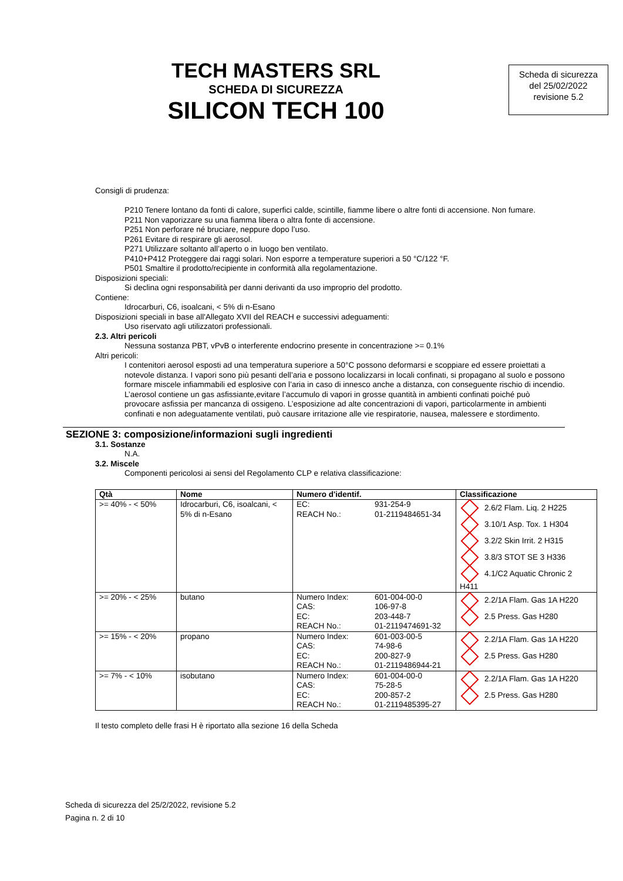TECH MASTERS SRL
SCHEDA DI SICUREZZA
SILICON TECH 100
Scheda di sicurezza
del 25/02/2022
revisione 5.2
Consigli di prudenza:
P210 Tenere lontano da fonti di calore, superfici calde, scintille, fiamme libere o altre fonti di accensione. Non fumare.
P211 Non vaporizzare su una fiamma libera o altra fonte di accensione.
P251 Non perforare né bruciare, neppure dopo l’uso.
P261 Evitare di respirare gli aerosol.
P271 Utilizzare soltanto all’aperto o in luogo ben ventilato.
P410+P412 Proteggere dai raggi solari. Non esporre a temperature superiori a 50 °C/122 °F.
P501 Smaltire il prodotto/recipiente in conformità alla regolamentazione.
Disposizioni speciali:
Si declina ogni responsabilità per danni derivanti da uso improprio del prodotto.
Contiene:
Idrocarburi, C6, isoalcani, < 5% di n-Esano
Disposizioni speciali in base all'Allegato XVII del REACH e successivi adeguamenti:
Uso riservato agli utilizzatori professionali.
2.3. Altri pericoli
Nessuna sostanza PBT, vPvB o interferente endocrino presente in concentrazione >= 0.1%
Altri pericoli:
I contenitori aerosol esposti ad una temperatura superiore a 50°C possono deformarsi e scoppiare ed essere proiettati a notevole distanza. I vapori sono più pesanti dell’aria e possono localizzarsi in locali confinati, si propagano al suolo e possono formare miscele infiammabili ed esplosive con l’aria in caso di innesco anche a distanza, con conseguente rischio di incendio. L’aerosol contiene un gas asfissiante,evitare l’accumulo di vapori in grosse quantità in ambienti confinati poiché può provocare asfissia per mancanza di ossigeno. L’esposizione ad alte concentrazioni di vapori, particolarmente in ambienti confinati e non adeguatamente ventilati, può causare irritazione alle vie respiratorie, nausea, malessere e stordimento.
SEZIONE 3: composizione/informazioni sugli ingredienti
3.1. Sostanze
N.A.
3.2. Miscele
Componenti pericolosi ai sensi del Regolamento CLP e relativa classificazione:
| Qtà | Nome | Numero d'identif. | Classificazione |
| --- | --- | --- | --- |
| >= 40% - < 50% | Idrocarburi, C6, isoalcani, < 5% di n-Esano | EC: 931-254-9 REACH No.: 01-2119484651-34 | 2.6/2 Flam. Liq. 2 H225 3.10/1 Asp. Tox. 1 H304 3.2/2 Skin Irrit. 2 H315 3.8/3 STOT SE 3 H336 4.1/C2 Aquatic Chronic 2 H411 |
| >= 20% - < 25% | butano | Numero Index: 601-004-00-0 CAS: 106-97-8 EC: 203-448-7 REACH No.: 01-2119474691-32 | 2.2/1A Flam. Gas 1A H220 2.5 Press. Gas H280 |
| >= 15% - < 20% | propano | Numero Index: 601-003-00-5 CAS: 74-98-6 EC: 200-827-9 REACH No.: 01-2119486944-21 | 2.2/1A Flam. Gas 1A H220 2.5 Press. Gas H280 |
| >= 7% - < 10% | isobutano | Numero Index: 601-004-00-0 CAS: 75-28-5 EC: 200-857-2 REACH No.: 01-2119485395-27 | 2.2/1A Flam. Gas 1A H220 2.5 Press. Gas H280 |
Il testo completo delle frasi H è riportato alla sezione 16 della Scheda
Scheda di sicurezza del 25/2/2022, revisione 5.2
Pagina n. 2 di 10